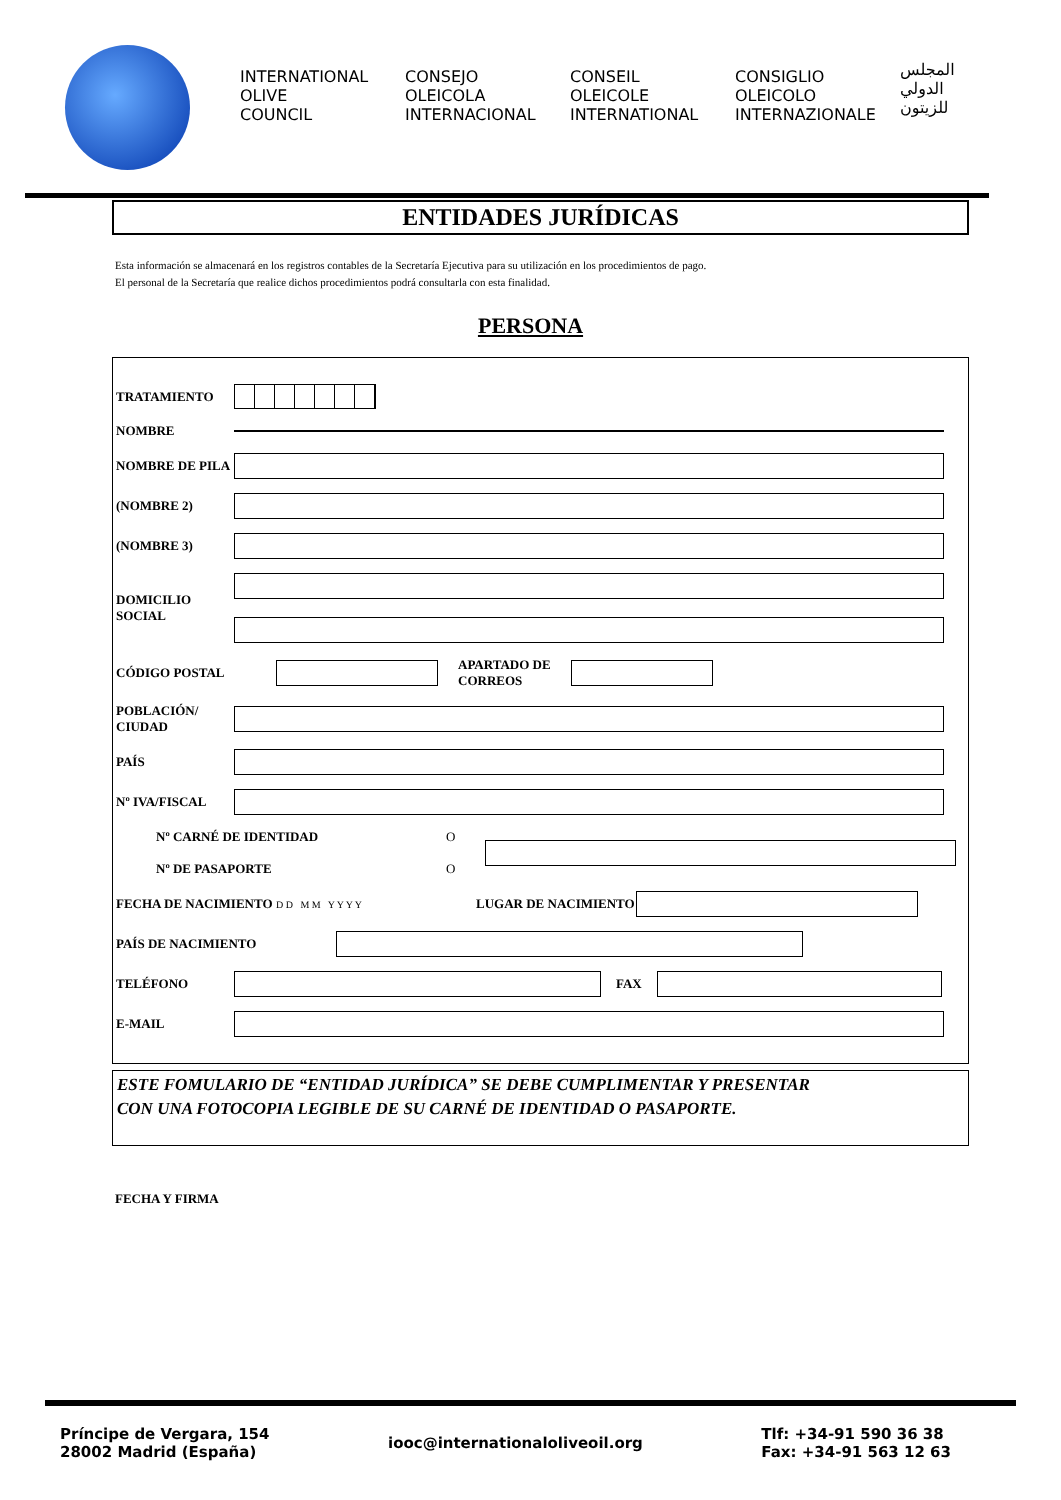INTERNATIONAL
OLIVE
COUNCIL
CONSEJO
OLEICOLA
INTERNACIONAL
CONSEIL
OLEICOLE
INTERNATIONAL
CONSIGLIO
OLEICOLO
INTERNAZIONALE
المجلس
الدولي
للزيتون
ENTIDADES JURÍDICAS
Esta información se almacenará en los registros contables de la Secretaría Ejecutiva para su utilización en los procedimientos de pago.
El personal de la Secretaría que realice dichos procedimientos podrá consultarla con esta finalidad.
PERSONA
TRATAMIENTO
NOMBRE
NOMBRE DE PILA
(NOMBRE 2)
(NOMBRE 3)
DOMICILIO SOCIAL
CÓDIGO POSTAL
APARTADO DE
CORREOS
POBLACIÓN/ CIUDAD
PAÍS
Nº IVA/FISCAL
Nº CARNÉ DE IDENTIDAD
Nº DE PASAPORTE
O
O
FECHA DE NACIMIENTO
D D M M Y Y Y Y
LUGAR DE NACIMIENTO
PAÍS DE NACIMIENTO
TELÉFONO FAX
E-MAIL
ESTE FOMULARIO DE “ENTIDAD JURÍDICA” SE DEBE CUMPLIMENTAR Y PRESENTAR
CON UNA FOTOCOPIA LEGIBLE DE SU CARNÉ DE IDENTIDAD O PASAPORTE.
FECHA Y FIRMA
Príncipe de Vergara, 154
28002 Madrid (España)
iooc@internationaloliveoil.org
Tlf: +34-91 590 36 38
Fax: +34-91 563 12 63